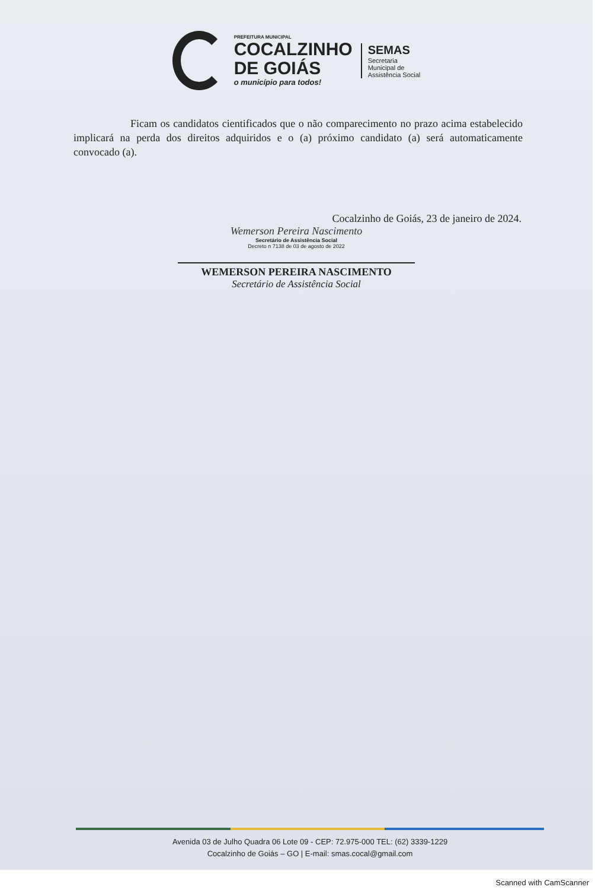PREFEITURA MUNICIPAL
COCALZINHO
DE GOIÁS
o município para todos!
SEMAS
Secretaria
Municipal de
Assistência Social
Ficam os candidatos cientificados que o não comparecimento no prazo acima estabelecido implicará na perda dos direitos adquiridos e o (a) próximo candidato (a) será automaticamente convocado (a).
Cocalzinho de Goiás, 23 de janeiro de 2024.
Wemerson Pereira Nascimento
Secretário de Assistência Social
Decreto n 7138 de 03 de agosto de 2022
WEMERSON PEREIRA NASCIMENTO
Secretário de Assistência Social
Avenida 03 de Julho Quadra 06 Lote 09 - CEP: 72.975-000 TEL: (62) 3339-1229
Cocalzinho de Goiás – GO | E-mail: smas.cocal@gmail.com
Scanned with CamScanner